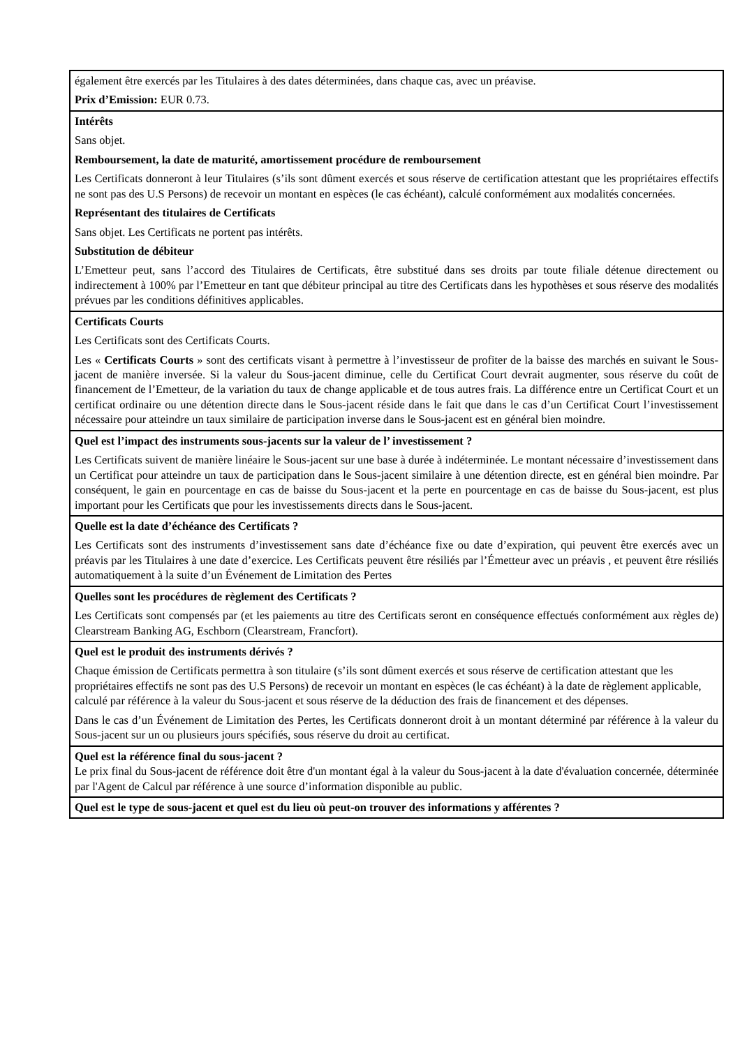| également être exercés par les Titulaires à des dates déterminées, dans chaque cas, avec un préavise. Prix d’Emission: EUR 0.73. |
| Intérêts Sans objet. Remboursement, la date de maturité, amortissement procédure de remboursement Les Certificats donneront à leur Titulaires (s’ils sont dûment exercés et sous réserve de certification attestant que les propriétaires effectifs ne sont pas des U.S Persons) de recevoir un montant en espèces (le cas échéant), calculé conformément aux modalités concernées. Représentant des titulaires de Certificats Sans objet. Les Certificats ne portent pas intérêts. Substitution de débiteur L’Emetteur peut, sans l’accord des Titulaires de Certificats, être substitué dans ses droits par toute filiale détenue directement ou indirectement à 100% par l’Emetteur en tant que débiteur principal au titre des Certificats dans les hypothèses et sous réserve des modalités prévues par les conditions définitives applicables. |
| Certificats Courts Les Certificats sont des Certificats Courts. Les « Certificats Courts » sont des certificats visant à permettre à l’investisseur de profiter de la baisse des marchés en suivant le Sous-jacent de manière inversée. Si la valeur du Sous-jacent diminue, celle du Certificat Court devrait augmenter, sous réserve du coût de financement de l’Emetteur, de la variation du taux de change applicable et de tous autres frais. La différence entre un Certificat Court et un certificat ordinaire ou une détention directe dans le Sous-jacent réside dans le fait que dans le cas d’un Certificat Court l’investissement nécessaire pour atteindre un taux similaire de participation inverse dans le Sous-jacent est en général bien moindre. |
| Quel est l’impact des instruments sous-jacents sur la valeur de l’ investissement ? Les Certificats suivent de manière linéaire le Sous-jacent sur une base à durée à indéterminée. Le montant nécessaire d’investissement dans un Certificat pour atteindre un taux de participation dans le Sous-jacent similaire à une détention directe, est en général bien moindre. Par conséquent, le gain en pourcentage en cas de baisse du Sous-jacent et la perte en pourcentage en cas de baisse du Sous-jacent, est plus important pour les Certificats que pour les investissements directs dans le Sous-jacent. |
| Quelle est la date d’échéance des Certificats ? Les Certificats sont des instruments d’investissement sans date d’échéance fixe ou date d’expiration, qui peuvent être exercés avec un préavis par les Titulaires à une date d’exercice. Les Certificats peuvent être résiliés par l’Émetteur avec un préavis , et peuvent être résiliés automatiquement à la suite d’un Événement de Limitation des Pertes |
| Quelles sont les procédures de règlement des Certificats ? Les Certificats sont compensés par (et les paiements au titre des Certificats seront en conséquence effectués conformément aux règles de) Clearstream Banking AG, Eschborn (Clearstream, Francfort). |
| Quel est le produit des instruments dérivés ? Chaque émission de Certificats permettra à son titulaire (s’ils sont dûment exercés et sous réserve de certification attestant que les propriétaires effectifs ne sont pas des U.S Persons) de recevoir un montant en espèces (le cas échéant) à la date de règlement applicable, calculé par référence à la valeur du Sous-jacent et sous réserve de la déduction des frais de financement et des dépenses. Dans le cas d’un Événement de Limitation des Pertes, les Certificats donneront droit à un montant déterminé par référence à la valeur du Sous-jacent sur un ou plusieurs jours spécifiés, sous réserve du droit au certificat. |
| Quel est la référence final du sous-jacent ? Le prix final du Sous-jacent de référence doit être d'un montant égal à la valeur du Sous-jacent à la date d'évaluation concernée, déterminée par l'Agent de Calcul par référence à une source d’information disponible au public. |
| Quel est le type de sous-jacent et quel est du lieu où peut-on trouver des informations y afférentes ? |